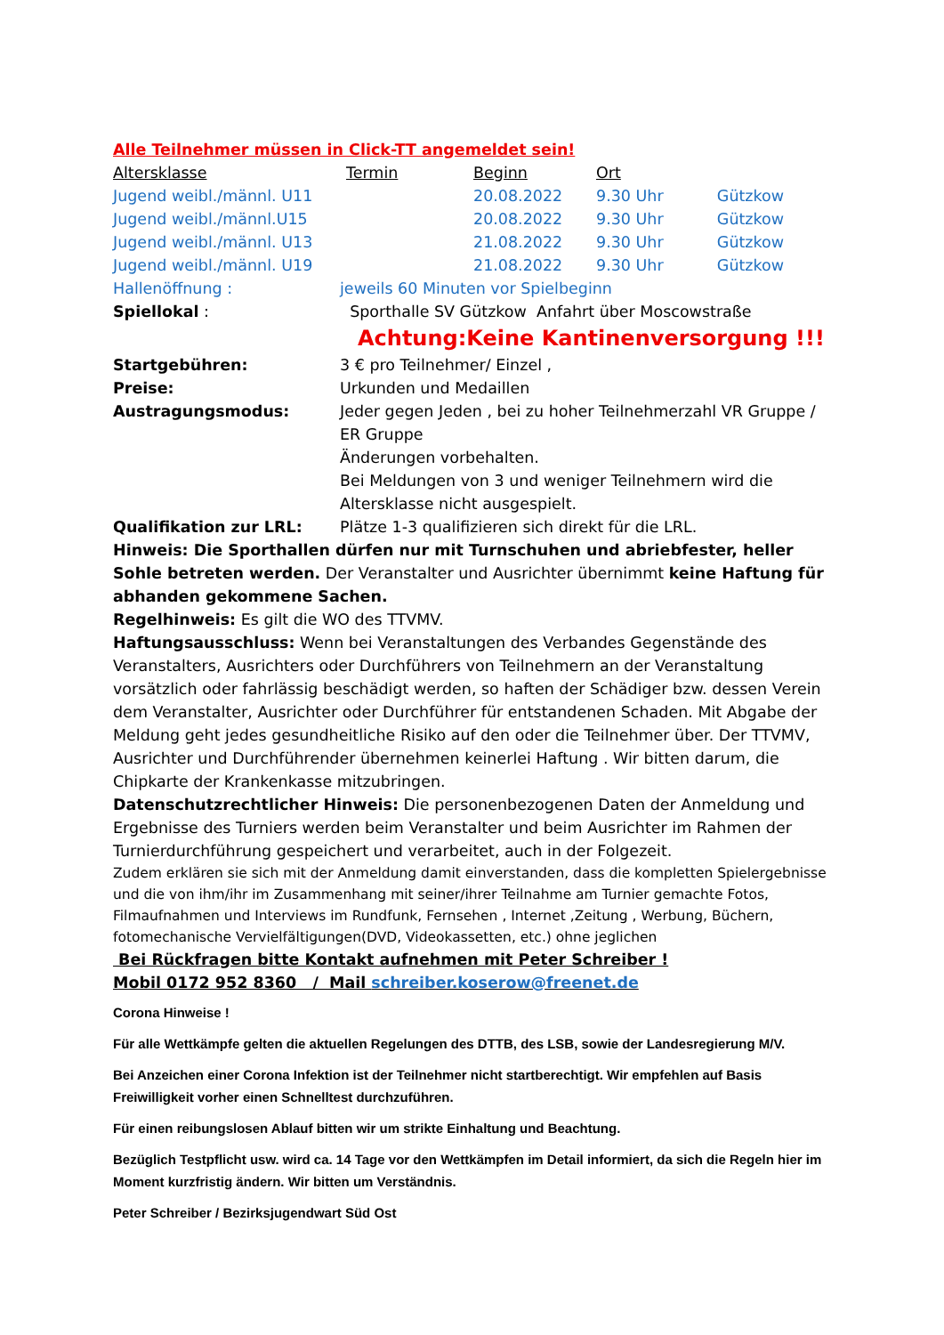Alle Teilnehmer müssen in Click-TT angemeldet sein!
| Altersklasse | Termin | Beginn | Ort | |
| Jugend weibl./männl. U11 | | 20.08.2022 | 9.30 Uhr | Gützkow |
| Jugend weibl./männl.U15 | | 20.08.2022 | 9.30 Uhr | Gützkow |
| Jugend weibl./männl. U13 | | 21.08.2022 | 9.30 Uhr | Gützkow |
| Jugend weibl./männl. U19 | | 21.08.2022 | 9.30 Uhr | Gützkow |
| Hallenöffnung : | jeweils 60 Minuten vor Spielbeginn |
| Spiellokal : | Sporthalle SV Gützkow Anfahrt über Moscowstraße |
| | Achtung:Keine Kantinenversorgung !!! |
| Startgebühren: | 3 € pro Teilnehmer/ Einzel , |
| Preise: | Urkunden und Medaillen |
| Austragungsmodus: | Jeder gegen Jeden , bei zu hoher Teilnehmerzahl VR Gruppe / ER Gruppe Änderungen vorbehalten. Bei Meldungen von 3 und weniger Teilnehmern wird die Altersklasse nicht ausgespielt. |
| Qualifikation zur LRL: | Plätze 1-3 qualifizieren sich direkt für die LRL. |
Hinweis: Die Sporthallen dürfen nur mit Turnschuhen und abriebfester, heller Sohle betreten werden. Der Veranstalter und Ausrichter übernimmt keine Haftung für abhanden gekommene Sachen.
Regelhinweis: Es gilt die WO des TTVMV.
Haftungsausschluss: Wenn bei Veranstaltungen des Verbandes Gegenstände des Veranstalters, Ausrichters oder Durchführers von Teilnehmern an der Veranstaltung vorsätzlich oder fahrlässig beschädigt werden, so haften der Schädiger bzw. dessen Verein dem Veranstalter, Ausrichter oder Durchführer für entstandenen Schaden. Mit Abgabe der Meldung geht jedes gesundheitliche Risiko auf den oder die Teilnehmer über. Der TTVMV, Ausrichter und Durchführender übernehmen keinerlei Haftung . Wir bitten darum, die Chipkarte der Krankenkasse mitzubringen.
Datenschutzrechtlicher Hinweis: Die personenbezogenen Daten der Anmeldung und Ergebnisse des Turniers werden beim Veranstalter und beim Ausrichter im Rahmen der Turnierdurchführung gespeichert und verarbeitet, auch in der Folgezeit.
Zudem erklären sie sich mit der Anmeldung damit einverstanden, dass die kompletten Spielergebnisse und die von ihm/ihr im Zusammenhang mit seiner/ihrer Teilnahme am Turnier gemachte Fotos, Filmaufnahmen und Interviews im Rundfunk, Fernsehen , Internet ,Zeitung , Werbung, Büchern, fotomechanische Vervielfältigungen(DVD, Videokassetten, etc.) ohne jeglichen
Bei Rückfragen bitte Kontakt aufnehmen mit Peter Schreiber !
Mobil 0172 952 8360 / Mail schreiber.koserow@freenet.de
Corona Hinweise !
Für alle Wettkämpfe gelten die aktuellen Regelungen des DTTB, des LSB, sowie der Landesregierung M/V.
Bei Anzeichen einer Corona Infektion ist der Teilnehmer nicht startberechtigt. Wir empfehlen auf Basis Freiwilligkeit vorher einen Schnelltest durchzuführen.
Für einen reibungslosen Ablauf bitten wir um strikte Einhaltung und Beachtung.
Bezüglich Testpflicht usw. wird ca. 14 Tage vor den Wettkämpfen im Detail informiert, da sich die Regeln hier im Moment kurzfristig ändern. Wir bitten um Verständnis.
Peter Schreiber / Bezirksjugendwart Süd Ost